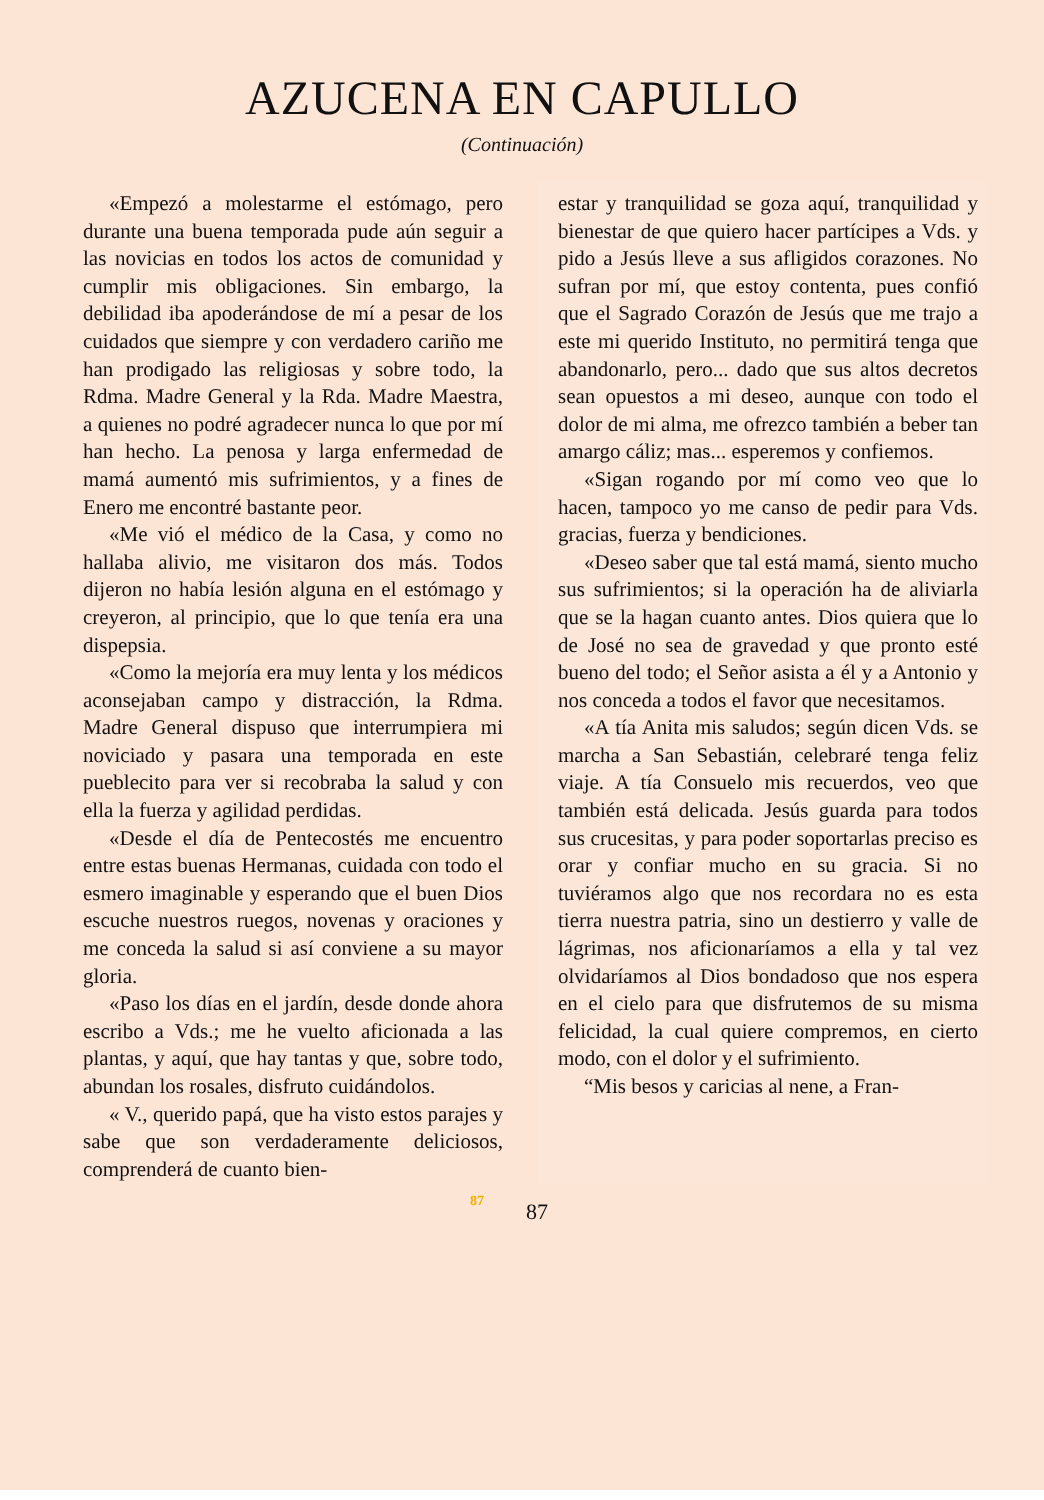AZUCENA EN CAPULLO
(Continuación)
«Empezó a molestarme el estómago, pero durante una buena temporada pude aún seguir a las novicias en todos los actos de comunidad y cumplir mis obligaciones. Sin embargo, la debilidad iba apoderándose de mí a pesar de los cuidados que siempre y con verdadero cariño me han prodigado las religiosas y sobre todo, la Rdma. Madre General y la Rda. Madre Maestra, a quienes no podré agradecer nunca lo que por mí han hecho. La penosa y larga enfermedad de mamá aumentó mis sufrimientos, y a fines de Enero me encontré bastante peor.
«Me vió el médico de la Casa, y como no hallaba alivio, me visitaron dos más. Todos dijeron no había lesión alguna en el estómago y creyeron, al principio, que lo que tenía era una dispepsia.
«Como la mejoría era muy lenta y los médicos aconsejaban campo y distracción, la Rdma. Madre General dispuso que interrumpiera mi noviciado y pasara una temporada en este pueblecito para ver si recobraba la salud y con ella la fuerza y agilidad perdidas.
«Desde el día de Pentecostés me encuentro entre estas buenas Hermanas, cuidada con todo el esmero imaginable y esperando que el buen Dios escuche nuestros ruegos, novenas y oraciones y me conceda la salud si así conviene a su mayor gloria.
«Paso los días en el jardín, desde donde ahora escribo a Vds.; me he vuelto aficionada a las plantas, y aquí, que hay tantas y que, sobre todo, abundan los rosales, disfruto cuidándolos.
« V., querido papá, que ha visto estos parajes y sabe que son verdaderamente deliciosos, comprenderá de cuanto bien-
estar y tranquilidad se goza aquí, tranquilidad y bienestar de que quiero hacer partícipes a Vds. y pido a Jesús lleve a sus afligidos corazones. No sufran por mí, que estoy contenta, pues confió que el Sagrado Corazón de Jesús que me trajo a este mi querido Instituto, no permitirá tenga que abandonarlo, pero... dado que sus altos decretos sean opuestos a mi deseo, aunque con todo el dolor de mi alma, me ofrezco también a beber tan amargo cáliz; mas... esperemos y confiemos.
«Sigan rogando por mí como veo que lo hacen, tampoco yo me canso de pedir para Vds. gracias, fuerza y bendiciones.
«Deseo saber que tal está mamá, siento mucho sus sufrimientos; si la operación ha de aliviarla que se la hagan cuanto antes. Dios quiera que lo de José no sea de gravedad y que pronto esté bueno del todo; el Señor asista a él y a Antonio y nos conceda a todos el favor que necesitamos.
«A tía Anita mis saludos; según dicen Vds. se marcha a San Sebastián, celebraré tenga feliz viaje. A tía Consuelo mis recuerdos, veo que también está delicada. Jesús guarda para todos sus crucesitas, y para poder soportarlas preciso es orar y confiar mucho en su gracia. Si no tuviéramos algo que nos recordara no es esta tierra nuestra patria, sino un destierro y valle de lágrimas, nos aficionaríamos a ella y tal vez olvidaríamos al Dios bondadoso que nos espera en el cielo para que disfrutemos de su misma felicidad, la cual quiere compremos, en cierto modo, con el dolor y el sufrimiento.
“Mis besos y caricias al nene, a Fran-
87 87